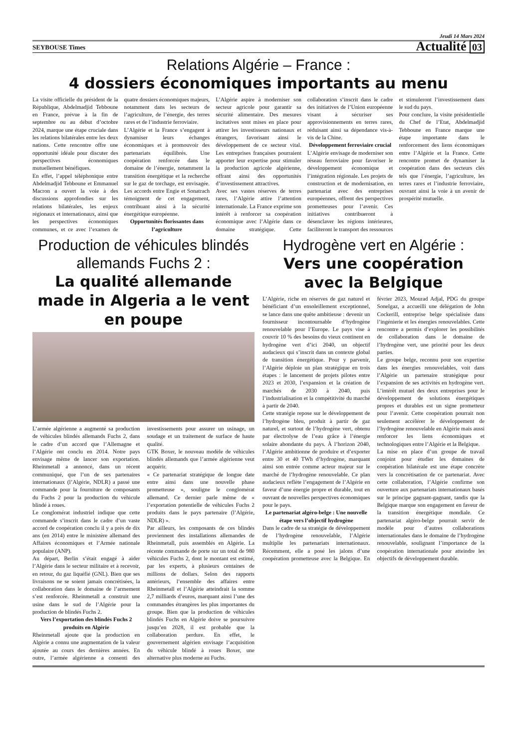Jeudi 14 Mars 2024
SEYBOUSE Times
Actualité 03
Relations Algérie – France :
4 dossiers économiques importants au menu
La visite officielle du président de la République, Abdelmadjid Tebboune en France, prévue à la fin de septembre ou au début d’octobre 2024, marque une étape cruciale dans les relations bilatérales entre les deux nations. Cette rencontre offre une opportunité idéale pour discuter des perspectives économiques mutuellement bénéfiques.
En effet, l’appel téléphonique entre Abdelmadjid Tebboune et Emmanuel Macron a ouvert la voie à des discussions approfondies sur les relations bilatérales, les enjeux régionaux et internationaux, ainsi que les perspectives économiques communes, et ce avec l’examen de quatre dossiers économiques majeurs, notamment dans les secteurs de l’agriculture, de l’énergie, des terres rares et de l’industrie ferroviaire.
L’Algérie et la France s’engagent à dynamiser leurs échanges économiques et à promouvoir des partenariats équilibrés. Une coopération renforcée dans le domaine de l’énergie, notamment la transition énergétique et la recherche sur le gaz de torchage, est envisagée. Les accords entre Engie et Sonatrach témoignent de cet engagement, contribuant ainsi à la sécurité énergétique européenne.
Opportunités florissantes dans l’agriculture
L’Algérie aspire à moderniser son secteur agricole pour garantir sa sécurité alimentaire. Des mesures incitatives sont mises en place pour attirer les investisseurs nationaux et étrangers, favorisant ainsi le développement de ce secteur vital. Les entreprises françaises pourraient apporter leur expertise pour stimuler la production agricole algérienne, offrant ainsi des opportunités d’investissement attractives.
Avec ses vastes réserves de terres rares, l’Algérie attire l’attention internationale. La France exprime son intérêt à renforcer sa coopération économique avec l’Algérie dans ce domaine stratégique. Cette collaboration s’inscrit dans le cadre des initiatives de l’Union européenne visant à sécuriser ses approvisionnements en terres rares, réduisant ainsi sa dépendance vis-à-vis de la Chine.
Développement ferroviaire crucial
L’Algérie envisage de moderniser son réseau ferroviaire pour favoriser le développement économique et l’intégration régionale. Les projets de construction et de modernisation, en partenariat avec des entreprises européennes, offrent des perspectives prometteuses pour l’avenir. Ces initiatives contribueront à désenclaver les régions intérieures, faciliteront le transport des ressources et stimuleront l’investissement dans le sud du pays.
Pour conclure, la visite présidentielle du Chef de l’Etat, Abdelmadjid Tebboune en France marque une étape importante dans le renforcement des liens économiques entre l’Algérie et la France. Cette rencontre promet de dynamiser la coopération dans des secteurs clés tels que l’énergie, l’agriculture, les terres rares et l’industrie ferroviaire, ouvrant ainsi la voie à un avenir de prospérité mutuelle.
Production de véhicules blindés allemands Fuchs 2 :
La qualité allemande made in Algeria a le vent en poupe
L’armée algérienne a augmenté sa production de véhicules blindés allemands Fuchs 2, dans le cadre d’un accord que l’Allemagne et l’Algérie ont conclu en 2014. Notre pays envisage même de lancer son exportation. Rheinmetall a annoncé, dans un récent communiqué, que l’un de ses partenaires internationaux (l’Algérie, NDLR) a passé une commande pour la fourniture de composants du Fuchs 2 pour la production du véhicule blindé à roues.
Le conglomérat industriel indique que cette commande s’inscrit dans le cadre d’un vaste accord de coopération conclu il y a près de dix ans (en 2014) entre le ministère allemand des Affaires économiques et l’Armée nationale populaire (ANP).
Au départ, Berlin s’était engagé à aider l’Algérie dans le secteur militaire et à recevoir, en retour, du gaz liquéfié (GNL). Bien que ses livraisons ne se soient jamais concrétisées, la collaboration dans le domaine de l’armement s’est renforcée. Rheinmetall a construit une usine dans le sud de l’Algérie pour la production de blindés Fuchs 2.
Vers l’exportation des blindés Fuchs 2 produits en Algérie
Rheinmetall ajoute que la production en Algérie a connu une augmentation de la valeur ajoutée au cours des dernières années. En outre, l’armée algérienne a consenti des investissements pour assurer un usinage, un soudage et un traitement de surface de haute qualité.
GTK Boxer, le nouveau modèle de véhicules blindés allemands que l’armée algérienne veut acquérir.
« Ce partenariat stratégique de longue date entre ainsi dans une nouvelle phase prometteuse », souligne le conglomérat allemand. Ce dernier parle même de « l’exportation potentielle de véhicules Fuchs 2 produits dans le pays partenaire (l’Algérie, NDLR) ».
Par ailleurs, les composants de ces blindés proviennent des installations allemandes de Rheinmetall, puis assemblés en Algérie. La récente commande de porte sur un total de 980 véhicules Fuchs 2, dont le montant est estimé, par les experts, à plusieurs centaines de millions de dollars. Selon des rapports antérieurs, l’ensemble des affaires entre Rheinmetall et l’Algérie atteindrait la somme 2,7 milliards d’euros, marquant ainsi l’une des commandes étrangères les plus importantes du groupe. Bien que la production de véhicules blindés Fuchs en Algérie doive se poursuivre jusqu’en 2028, il est probable que la collaboration perdure. En effet, le gouvernement algérien envisage l’acquisition du véhicule blindé à roues Boxer, une alternative plus moderne au Fuchs.
Hydrogène vert en Algérie :
Vers une coopération avec la Belgique
L’Algérie, riche en réserves de gaz naturel et bénéficiant d’un ensoleillement exceptionnel, se lance dans une quête ambitieuse : devenir un fournisseur incontournable d’hydrogène renouvelable pour l’Europe. Le pays vise à couvrir 10 % des besoins du vieux continent en hydrogène vert d’ici 2040, un objectif audacieux qui s’inscrit dans un contexte global de transition énergétique. Pour y parvenir, l’Algérie déploie un plan stratégique en trois étapes : le lancement de projets pilotes entre 2023 et 2030, l’expansion et la création de marchés de 2030 à 2040, puis l’industrialisation et la compétitivité du marché à partir de 2040.
Cette stratégie repose sur le développement de l’hydrogène bleu, produit à partir de gaz naturel, et surtout de l’hydrogène vert, obtenu par électrolyse de l’eau grâce à l’énergie solaire abondante du pays. À l’horizon 2040, l’Algérie ambitionne de produire et d’exporter entre 30 et 40 TWh d’hydrogène, marquant ainsi son entrée comme acteur majeur sur le marché de l’hydrogène renouvelable. Ce plan audacieux reflète l’engagement de l’Algérie en faveur d’une énergie propre et durable, tout en ouvrant de nouvelles perspectives économiques pour le pays.
Le partenariat algéro-belge : Une nouvelle étape vers l’objectif hydrogène
Dans le cadre de sa stratégie de développement de l’hydrogène renouvelable, l’Algérie multiplie les partenariats internationaux. Récemment, elle a posé les jalons d’une coopération prometteuse avec la Belgique. En février 2023, Mourad Adjal, PDG du groupe Sonelgaz, a accueilli une délégation de John Cockerill, entreprise belge spécialisée dans l’ingénierie et les énergies renouvelables. Cette rencontre a permis d’explorer les possibilités de collaboration dans le domaine de l’hydrogène vert, une priorité pour les deux parties.
Le groupe belge, reconnu pour son expertise dans les énergies renouvelables, voit dans l’Algérie un partenaire stratégique pour l’expansion de ses activités en hydrogène vert. L’intérêt mutuel des deux entreprises pour le développement de solutions énergétiques propres et durables est un signe prometteur pour l’avenir. Cette coopération pourrait non seulement accélérer le développement de l’hydrogène renouvelable en Algérie mais aussi renforcer les liens économiques et technologiques entre l’Algérie et la Belgique.
La mise en place d’un groupe de travail conjoint pour étudier les domaines de coopération bilatérale est une étape concrète vers la concrétisation de ce partenariat. Avec cette collaboration, l’Algérie confirme son ouverture aux partenariats internationaux basés sur le principe gagnant-gagnant, tandis que la Belgique marque son engagement en faveur de la transition énergétique mondiale. Ce partenariat algéro-belge pourrait servir de modèle pour d’autres collaborations internationales dans le domaine de l’hydrogène renouvelable, soulignant l’importance de la coopération internationale pour atteindre les objectifs de développement durable.